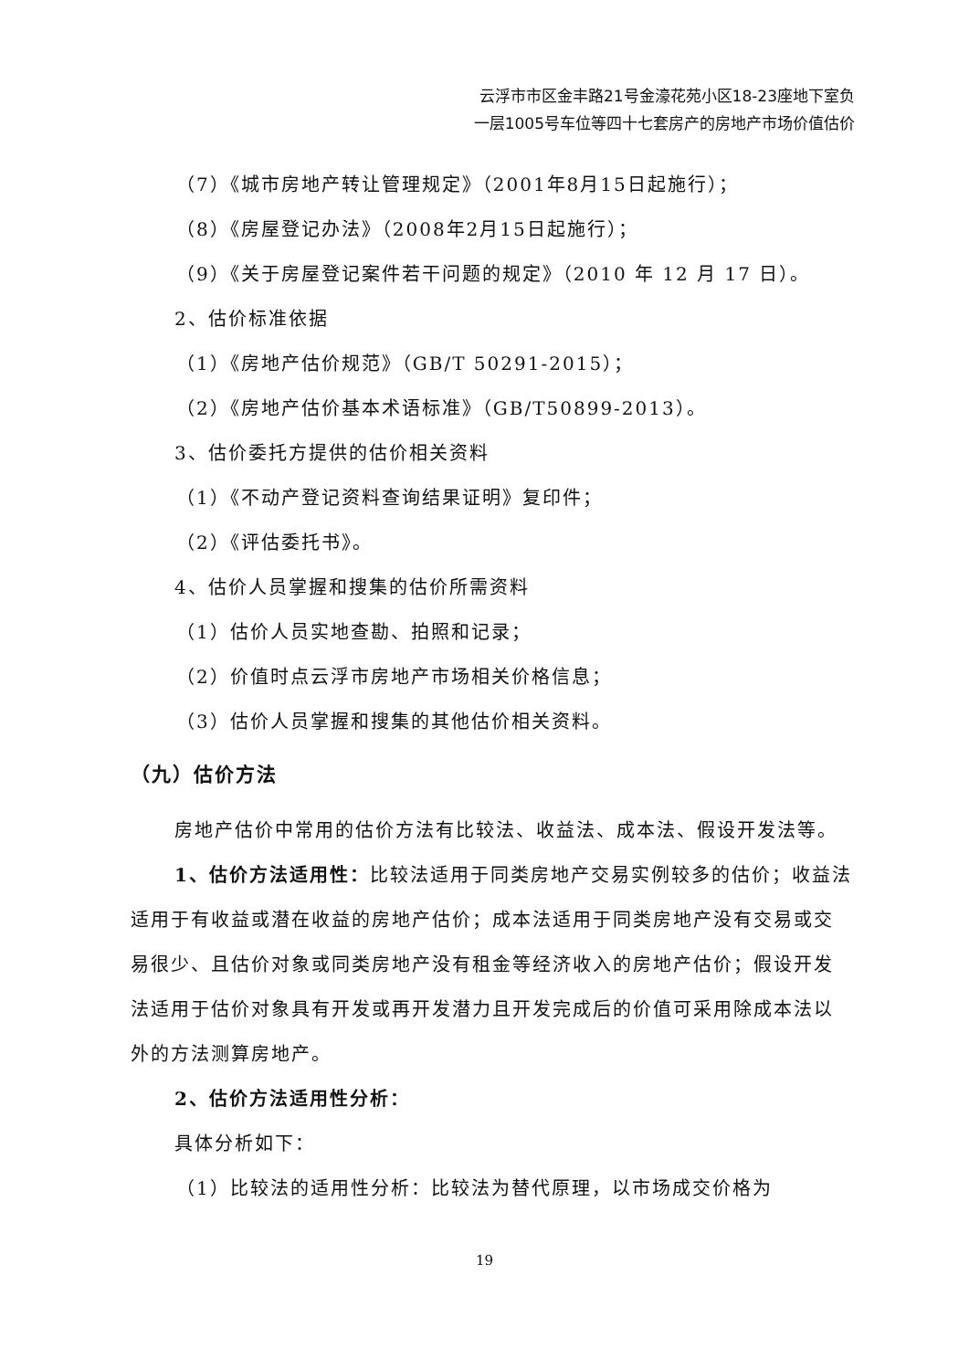云浮市市区金丰路21号金濠花苑小区18-23座地下室负
一层1005号车位等四十七套房产的房地产市场价值估价
（7）《城市房地产转让管理规定》（2001年8月15日起施行）；
（8）《房屋登记办法》（2008年2月15日起施行）；
（9）《关于房屋登记案件若干问题的规定》（2010 年 12 月 17 日）。
2、估价标准依据
（1）《房地产估价规范》（GB/T 50291-2015）；
（2）《房地产估价基本术语标准》（GB/T50899-2013）。
3、估价委托方提供的估价相关资料
（1）《不动产登记资料查询结果证明》复印件；
（2）《评估委托书》。
4、估价人员掌握和搜集的估价所需资料
（1）估价人员实地查勘、拍照和记录；
（2）价值时点云浮市房地产市场相关价格信息；
（3）估价人员掌握和搜集的其他估价相关资料。
（九）估价方法
房地产估价中常用的估价方法有比较法、收益法、成本法、假设开发法等。
1、估价方法适用性：比较法适用于同类房地产交易实例较多的估价；收益法适用于有收益或潜在收益的房地产估价；成本法适用于同类房地产没有交易或交易很少、且估价对象或同类房地产没有租金等经济收入的房地产估价；假设开发法适用于估价对象具有开发或再开发潜力且开发完成后的价值可采用除成本法以外的方法测算房地产。
2、估价方法适用性分析：
具体分析如下：
（1）比较法的适用性分析：比较法为替代原理，以市场成交价格为
19